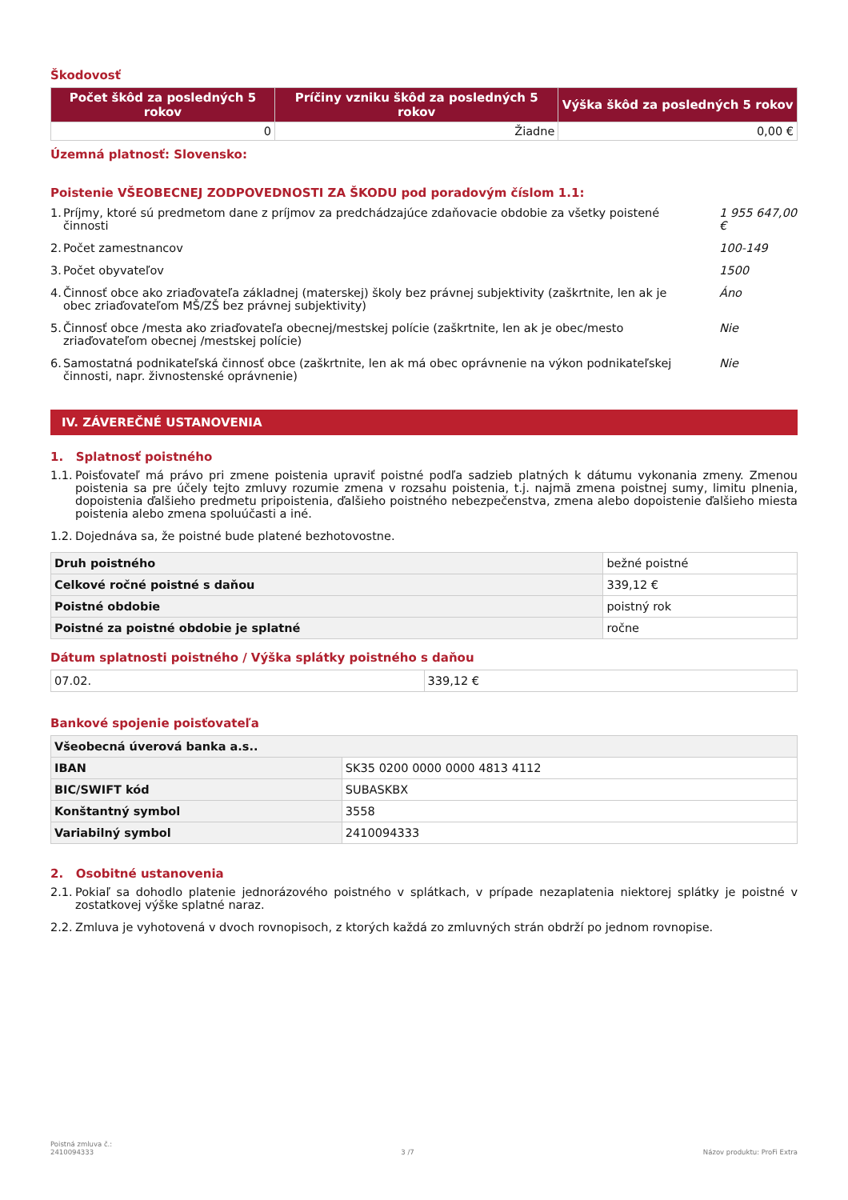Škodovosť
| Počet škôd za posledných 5 rokov | Príčiny vzniku škôd za posledných 5 rokov | Výška škôd za posledných 5 rokov |
| --- | --- | --- |
| 0 | Žiadne | 0,00 € |
Územná platnosť: Slovensko:
Poistenie VŠEOBECNEJ ZODPOVEDNOSTI ZA ŠKODU pod poradovým číslom 1.1:
1. Príjmy, ktoré sú predmetom dane z príjmov za predchádzajúce zdaňovacie obdobie za všetky poistené činnosti 1 955 647,00 €
2. Počet zamestnancov 100-149
3. Počet obyvateľov 1500
4. Činnosť obce ako zriaďovateľa základnej (materskej) školy bez právnej subjektivity (zaškrtnite, len ak je obec zriaďovateľom MŠ/ZŠ bez právnej subjektivity) Áno
5. Činnosť obce /mesta ako zriaďovateľa obecnej/mestskej polície (zaškrtnite, len ak je obec/mesto zriaďovateľom obecnej /mestskej polície) Nie
6. Samostatná podnikateľská činnosť obce (zaškrtnite, len ak má obec oprávnenie na výkon podnikateľskej činnosti, napr. živnostenské oprávnenie) Nie
IV. ZÁVEREČNÉ USTANOVENIA
1. Splatnosť poistného
1.1. Poisťovateľ má právo pri zmene poistenia upraviť poistné podľa sadzieb platných k dátumu vykonania zmeny. Zmenou poistenia sa pre účely tejto zmluvy rozumie zmena v rozsahu poistenia, t.j. najmä zmena poistnej sumy, limitu plnenia, dopoistenia ďalšieho predmetu pripoistenia, ďalšieho poistného nebezpečenstva, zmena alebo dopoistenie ďalšieho miesta poistenia alebo zmena spoluúčasti a iné.
1.2. Dojednáva sa, že poistné bude platené bezhotovostne.
| Druh poistného | bežné poistné |
| Celkové ročné poistné s daňou | 339,12 € |
| Poistné obdobie | poistný rok |
| Poistné za poistné obdobie je splatné | ročne |
Dátum splatnosti poistného / Výška splátky poistného s daňou
| 07.02. | 339,12 € |
Bankové spojenie poisťovateľa
| Všeobecná úverová banka a.s.. | |
| IBAN | SK35 0200 0000 0000 4813 4112 |
| BIC/SWIFT kód | SUBASKBX |
| Konštantný symbol | 3558 |
| Variabilný symbol | 2410094333 |
2. Osobitné ustanovenia
2.1. Pokiaľ sa dohodlo platenie jednorázového poistného v splátkach, v prípade nezaplatenia niektorej splátky je poistné v zostatkovej výške splatné naraz.
2.2. Zmluva je vyhotovená v dvoch rovnopisoch, z ktorých každá zo zmluvných strán obdrží po jednom rovnopise.
Poistná zmluva č.:
2410094333 3 /7 Názov produktu: ProFi Extra